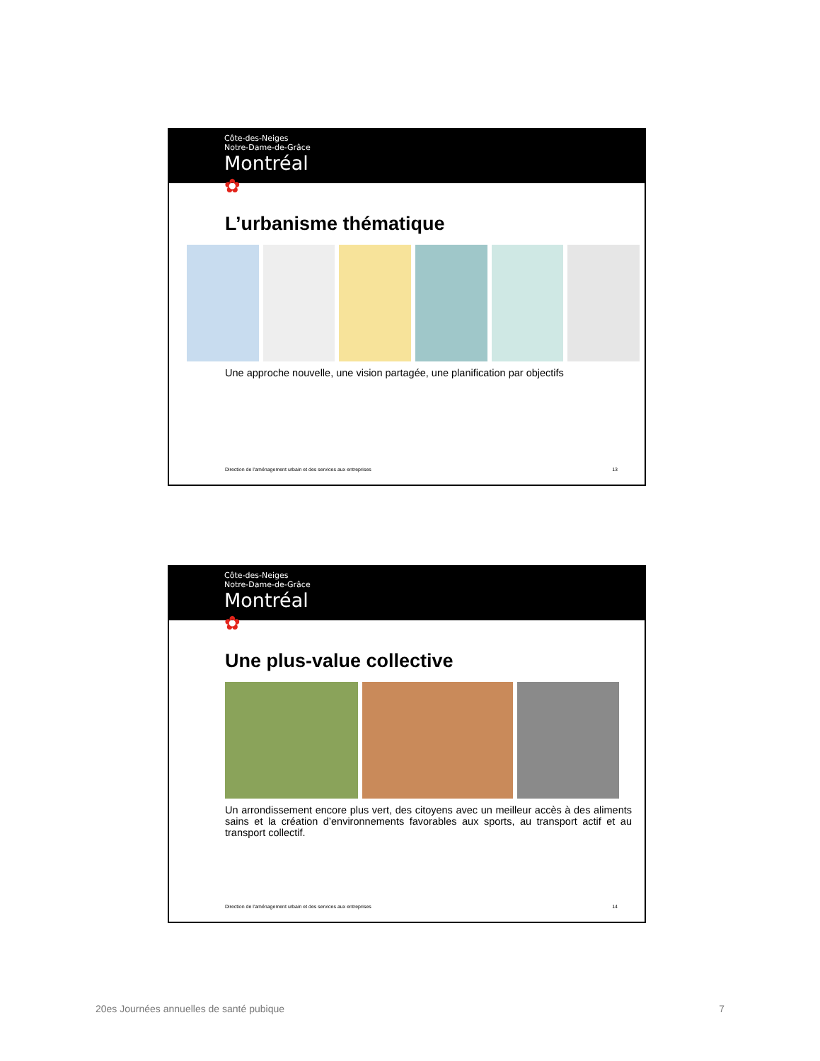Côte-des-Neiges
Notre-Dame-de-Grâce
Montréal ✿
L’urbanisme thématique
Une approche nouvelle, une vision partagée, une planification par objectifs
Direction de l'aménagement urbain et des services aux entreprises 13
Côte-des-Neiges
Notre-Dame-de-Grâce
Montréal ✿
Une plus-value collective
Un arrondissement encore plus vert, des citoyens avec un meilleur accès à des aliments sains et la création d’environnements favorables aux sports, au transport actif et au transport collectif.
Direction de l'aménagement urbain et des services aux entreprises 14
20es Journées annuelles de santé pubique 7